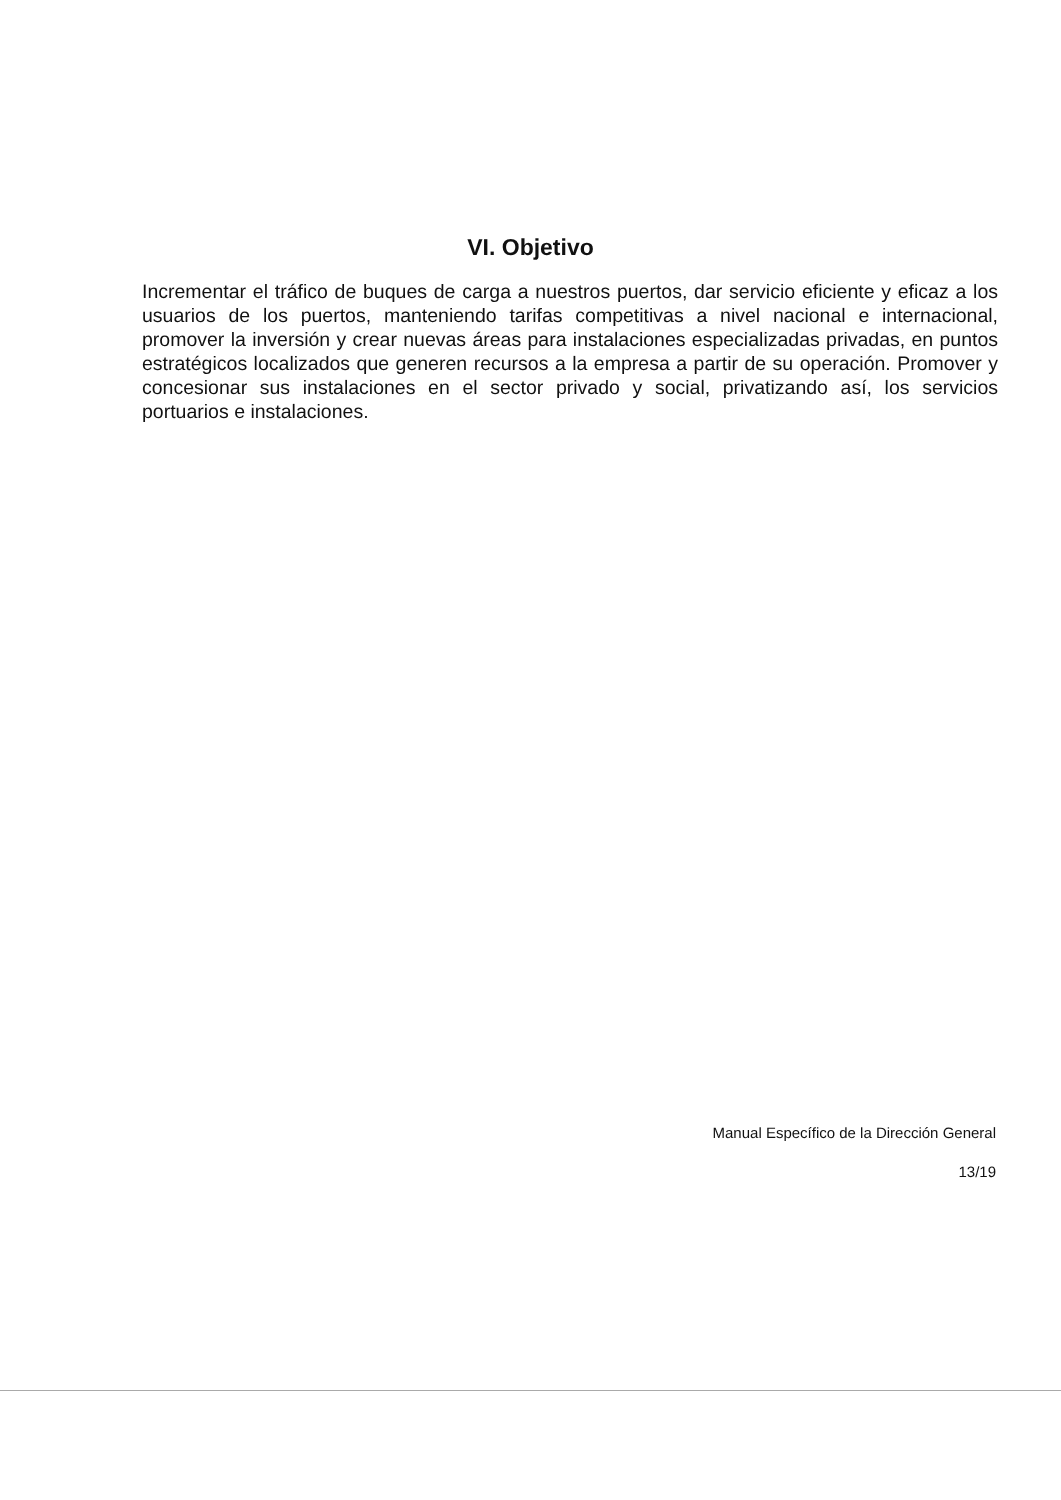VI. Objetivo
Incrementar el tráfico de buques de carga a nuestros puertos, dar servicio eficiente y eficaz a los usuarios de los puertos, manteniendo tarifas competitivas a nivel nacional e internacional, promover la inversión y crear nuevas áreas para instalaciones especializadas privadas, en puntos estratégicos localizados que generen recursos a la empresa a partir de su operación. Promover y concesionar sus instalaciones en el sector privado y social, privatizando así, los servicios portuarios e instalaciones.
Manual Específico de la Dirección General
13/19